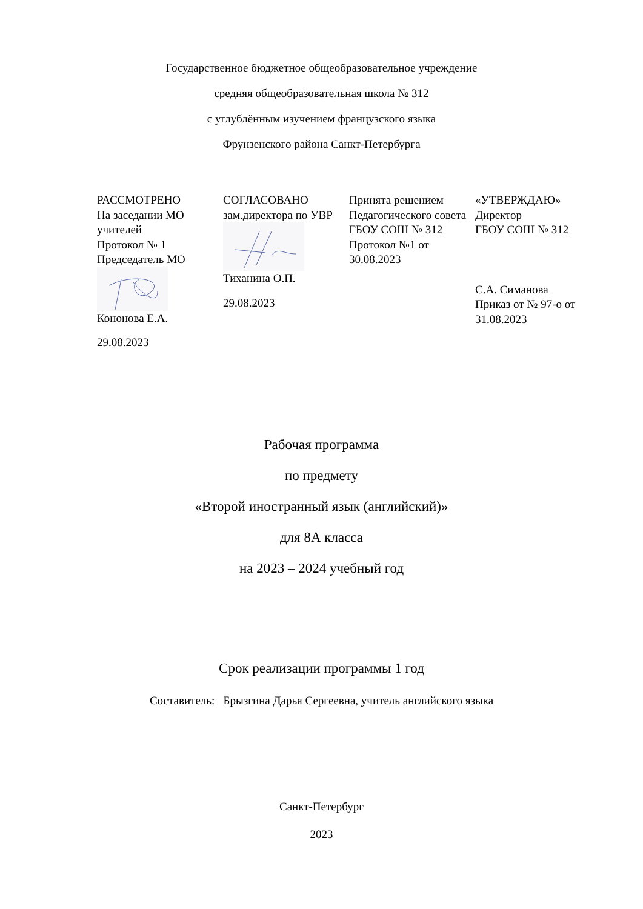Государственное бюджетное общеобразовательное учреждение
средняя общеобразовательная школа № 312
с углублённым изучением французского языка
Фрунзенского района Санкт-Петербурга
| РАССМОТРЕНО На заседании МО учителей Протокол № 1 Председатель МО Кононова Е.А. 29.08.2023 | СОГЛАСОВАНО зам.директора по УВР Тиханина О.П. 29.08.2023 | Принята решением Педагогического совета ГБОУ СОШ № 312 Протокол №1 от 30.08.2023 | «УТВЕРЖДАЮ» Директор ГБОУ СОШ № 312 С.А. Симанова Приказ от № 97-о от 31.08.2023 |
Рабочая программа
по предмету
«Второй иностранный язык (английский)»
для 8А класса
на 2023 – 2024 учебный год
Срок реализации программы 1 год
Составитель: Брызгина Дарья Сергеевна, учитель английского языка
Санкт-Петербург
2023